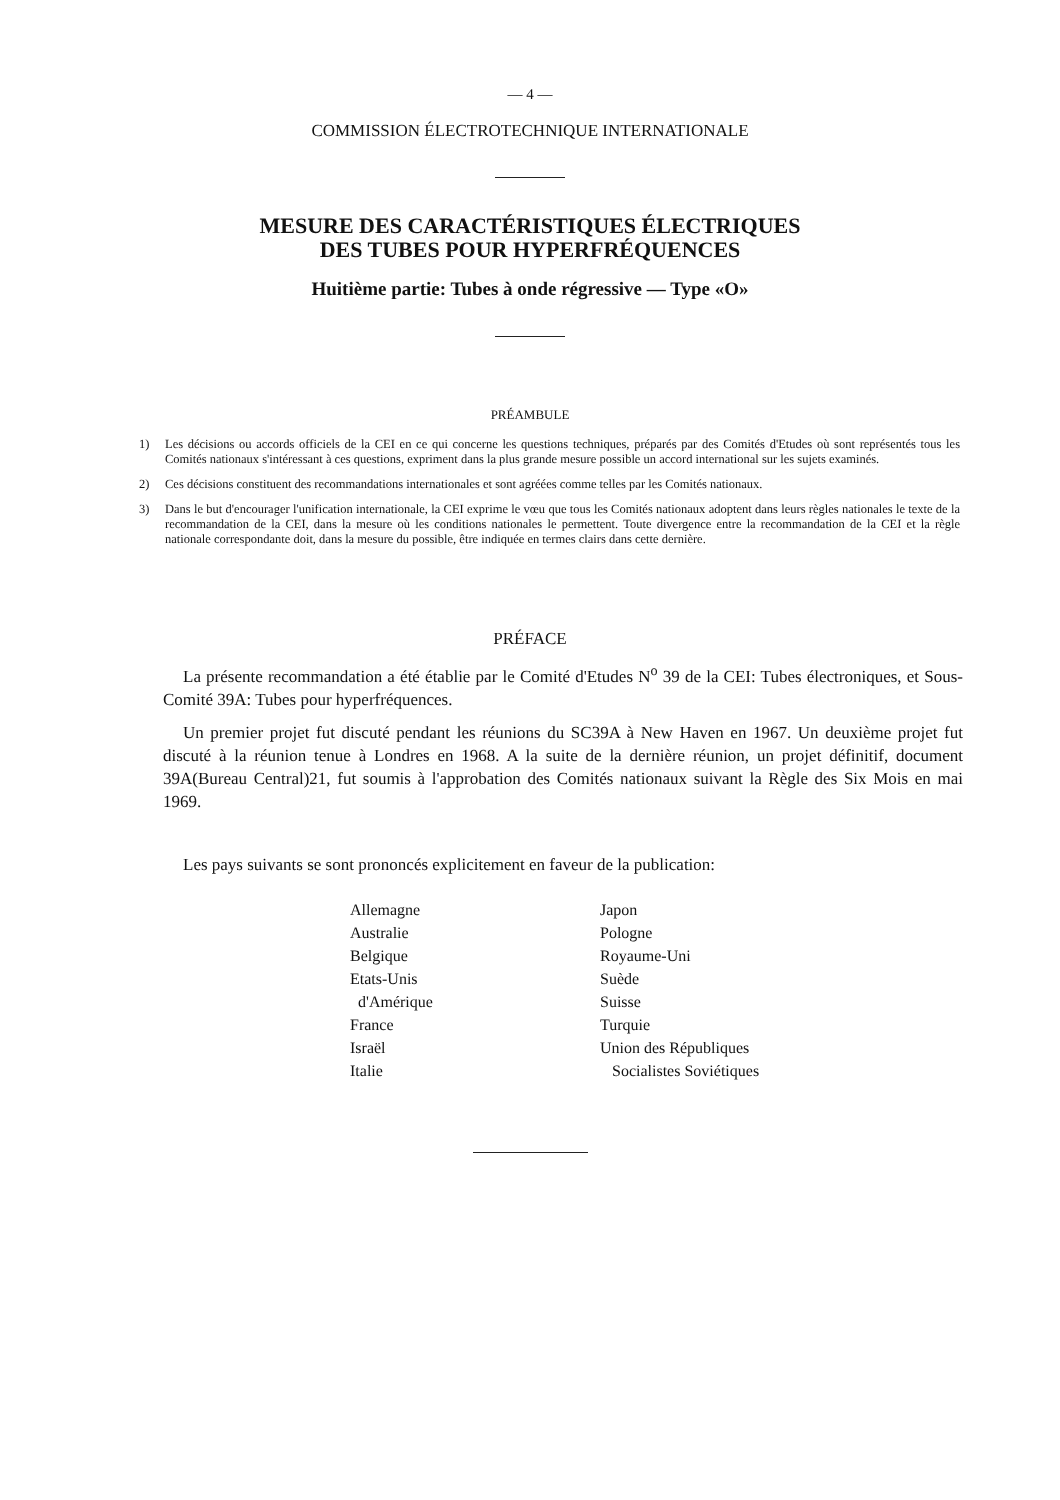— 4 —
COMMISSION ÉLECTROTECHNIQUE INTERNATIONALE
MESURE DES CARACTÉRISTIQUES ÉLECTRIQUES
DES TUBES POUR HYPERFRÉQUENCES
Huitième partie: Tubes à onde régressive — Type «O»
PRÉAMBULE
1) Les décisions ou accords officiels de la CEI en ce qui concerne les questions techniques, préparés par des Comités d'Etudes où sont représentés tous les Comités nationaux s'intéressant à ces questions, expriment dans la plus grande mesure possible un accord international sur les sujets examinés.
2) Ces décisions constituent des recommandations internationales et sont agréées comme telles par les Comités nationaux.
3) Dans le but d'encourager l'unification internationale, la CEI exprime le vœu que tous les Comités nationaux adoptent dans leurs règles nationales le texte de la recommandation de la CEI, dans la mesure où les conditions nationales le permettent. Toute divergence entre la recommandation de la CEI et la règle nationale correspondante doit, dans la mesure du possible, être indiquée en termes clairs dans cette dernière.
PRÉFACE
La présente recommandation a été établie par le Comité d'Etudes N<sup>o</sup> 39 de la CEI: Tubes électroniques, et Sous-Comité 39A: Tubes pour hyperfréquences.
Un premier projet fut discuté pendant les réunions du SC39A à New Haven en 1967. Un deuxième projet fut discuté à la réunion tenue à Londres en 1968. A la suite de la dernière réunion, un projet définitif, document 39A(Bureau Central)21, fut soumis à l'approbation des Comités nationaux suivant la Règle des Six Mois en mai 1969.
Les pays suivants se sont prononcés explicitement en faveur de la publication:
Allemagne
Australie
Belgique
Etats-Unis
d'Amérique
France
Israël
Italie
Japon
Pologne
Royaume-Uni
Suède
Suisse
Turquie
Union des Républiques
Socialistes Soviétiques